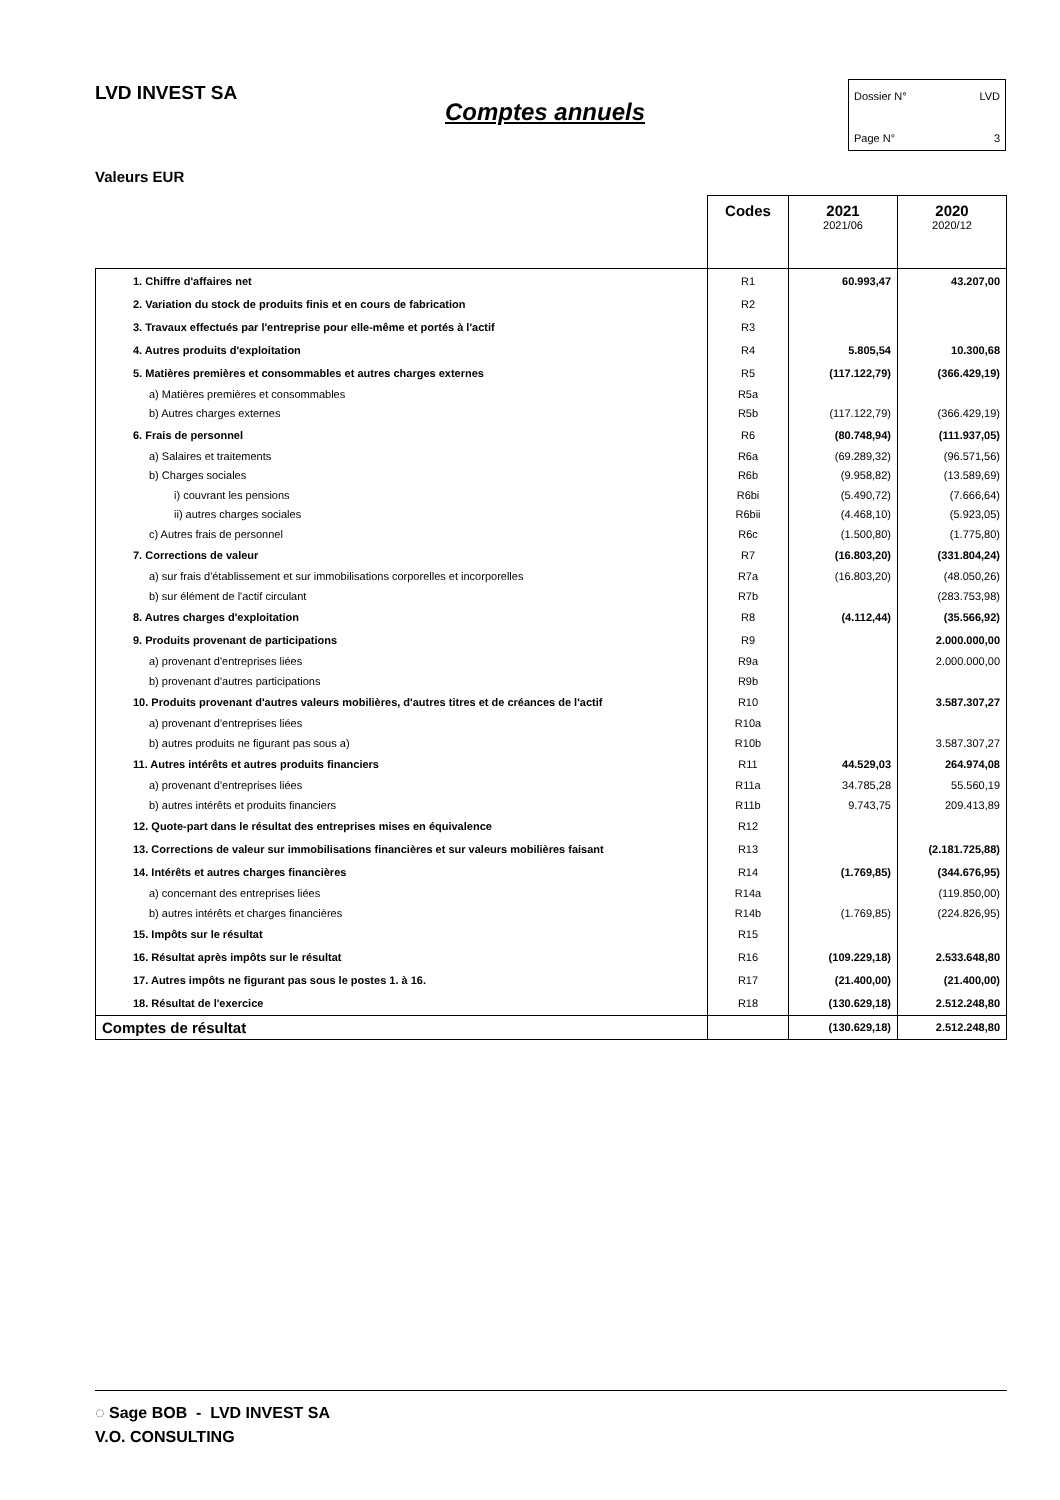LVD INVEST SA
Comptes annuels
Dossier N° LVD
Page N° 3
Valeurs EUR
| | Codes | 2021 2021/06 | 2020 2020/12 |
| --- | --- | --- | --- |
| 1. Chiffre d'affaires net | R1 | 60.993,47 | 43.207,00 |
| 2. Variation du stock de produits finis et en cours de fabrication | R2 | | |
| 3. Travaux effectués par l'entreprise pour elle-même et portés à l'actif | R3 | | |
| 4. Autres produits d'exploitation | R4 | 5.805,54 | 10.300,68 |
| 5. Matières premières et consommables et autres charges externes | R5 | (117.122,79) | (366.429,19) |
| a) Matières premières et consommables | R5a | | |
| b) Autres charges externes | R5b | (117.122,79) | (366.429,19) |
| 6. Frais de personnel | R6 | (80.748,94) | (111.937,05) |
| a) Salaires et traitements | R6a | (69.289,32) | (96.571,56) |
| b) Charges sociales | R6b | (9.958,82) | (13.589,69) |
| i) couvrant les pensions | R6bi | (5.490,72) | (7.666,64) |
| ii) autres charges sociales | R6bii | (4.468,10) | (5.923,05) |
| c) Autres frais de personnel | R6c | (1.500,80) | (1.775,80) |
| 7. Corrections de valeur | R7 | (16.803,20) | (331.804,24) |
| a) sur frais d'établissement et sur immobilisations corporelles et incorporelles | R7a | (16.803,20) | (48.050,26) |
| b) sur élément de l'actif circulant | R7b | | (283.753,98) |
| 8. Autres charges d'exploitation | R8 | (4.112,44) | (35.566,92) |
| 9. Produits provenant de participations | R9 | | 2.000.000,00 |
| a) provenant d'entreprises liées | R9a | | 2.000.000,00 |
| b) provenant d'autres participations | R9b | | |
| 10. Produits provenant d'autres valeurs mobilières, d'autres titres et de créances de l'actif | R10 | | 3.587.307,27 |
| a) provenant d'entreprises liées | R10a | | |
| b) autres produits ne figurant pas sous a) | R10b | | 3.587.307,27 |
| 11. Autres intérêts et autres produits financiers | R11 | 44.529,03 | 264.974,08 |
| a) provenant d'entreprises liées | R11a | 34.785,28 | 55.560,19 |
| b) autres intérêts et produits financiers | R11b | 9.743,75 | 209.413,89 |
| 12. Quote-part dans le résultat des entreprises mises en équivalence | R12 | | |
| 13. Corrections de valeur sur immobilisations financières et sur valeurs mobilières faisant | R13 | | (2.181.725,88) |
| 14. Intérêts et autres charges financières | R14 | (1.769,85) | (344.676,95) |
| a) concernant des entreprises liées | R14a | | (119.850,00) |
| b) autres intérêts et charges financières | R14b | (1.769,85) | (224.826,95) |
| 15. Impôts sur le résultat | R15 | | |
| 16. Résultat après impôts sur le résultat | R16 | (109.229,18) | 2.533.648,80 |
| 17. Autres impôts ne figurant pas sous le postes 1. à 16. | R17 | (21.400,00) | (21.400,00) |
| 18. Résultat de l'exercice | R18 | (130.629,18) | 2.512.248,80 |
| Comptes de résultat | | (130.629,18) | 2.512.248,80 |
◌ Sage BOB - LVD INVEST SA
V.O. CONSULTING